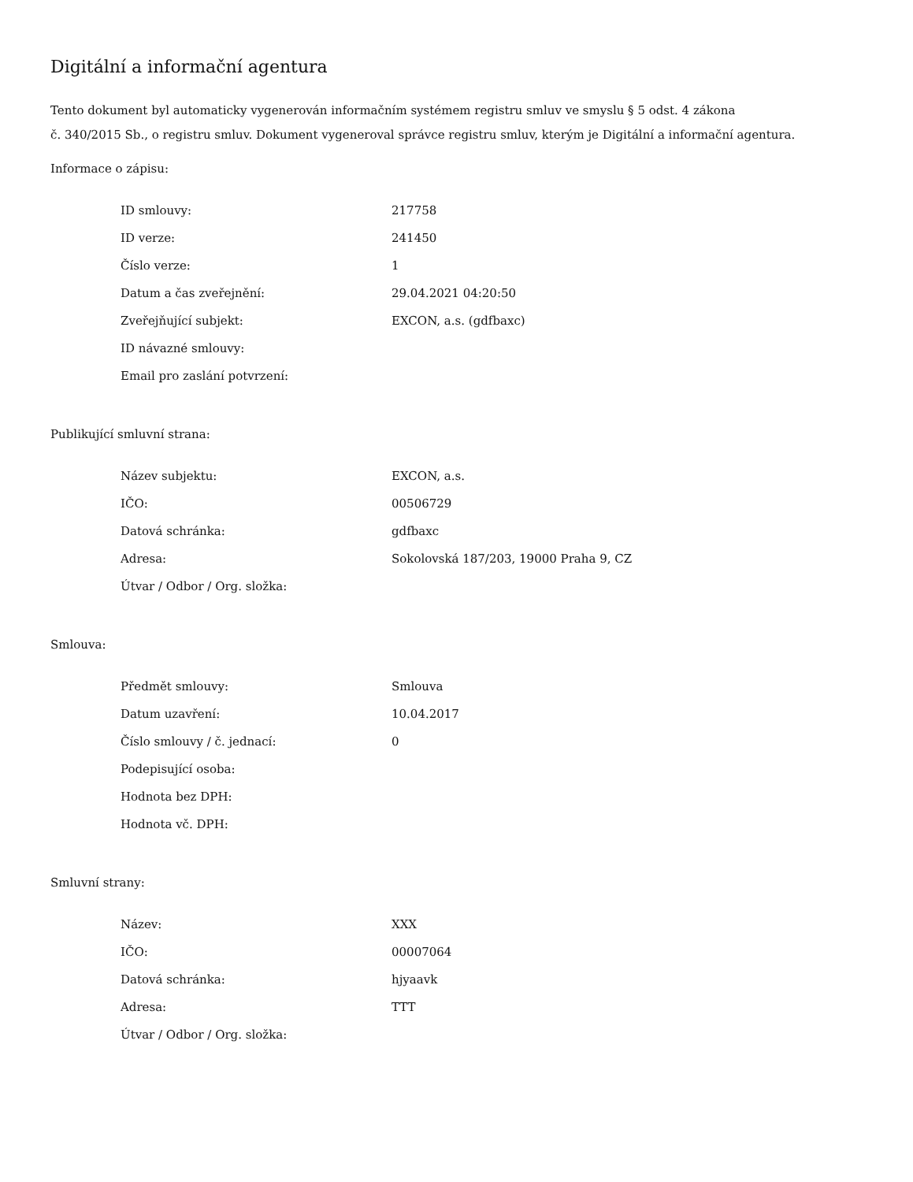Digitální a informační agentura
Tento dokument byl automaticky vygenerován informačním systémem registru smluv ve smyslu § 5 odst. 4 zákona
č. 340/2015 Sb., o registru smluv. Dokument vygeneroval správce registru smluv, kterým je Digitální a informační agentura.
Informace o zápisu:
| ID smlouvy: | 217758 |
| ID verze: | 241450 |
| Číslo verze: | 1 |
| Datum a čas zveřejnění: | 29.04.2021 04:20:50 |
| Zveřejňující subjekt: | EXCON, a.s. (gdfbaxc) |
| ID návazné smlouvy: | |
| Email pro zaslání potvrzení: | |
Publikující smluvní strana:
| Název subjektu: | EXCON, a.s. |
| IČO: | 00506729 |
| Datová schránka: | gdfbaxc |
| Adresa: | Sokolovská 187/203, 19000 Praha 9, CZ |
| Útvar / Odbor / Org. složka: | |
Smlouva:
| Předmět smlouvy: | Smlouva |
| Datum uzavření: | 10.04.2017 |
| Číslo smlouvy / č. jednací: | 0 |
| Podepisující osoba: | |
| Hodnota bez DPH: | |
| Hodnota vč. DPH: | |
Smluvní strany:
| Název: | XXX |
| IČO: | 00007064 |
| Datová schránka: | hjyaavk |
| Adresa: | TTT |
| Útvar / Odbor / Org. složka: | |